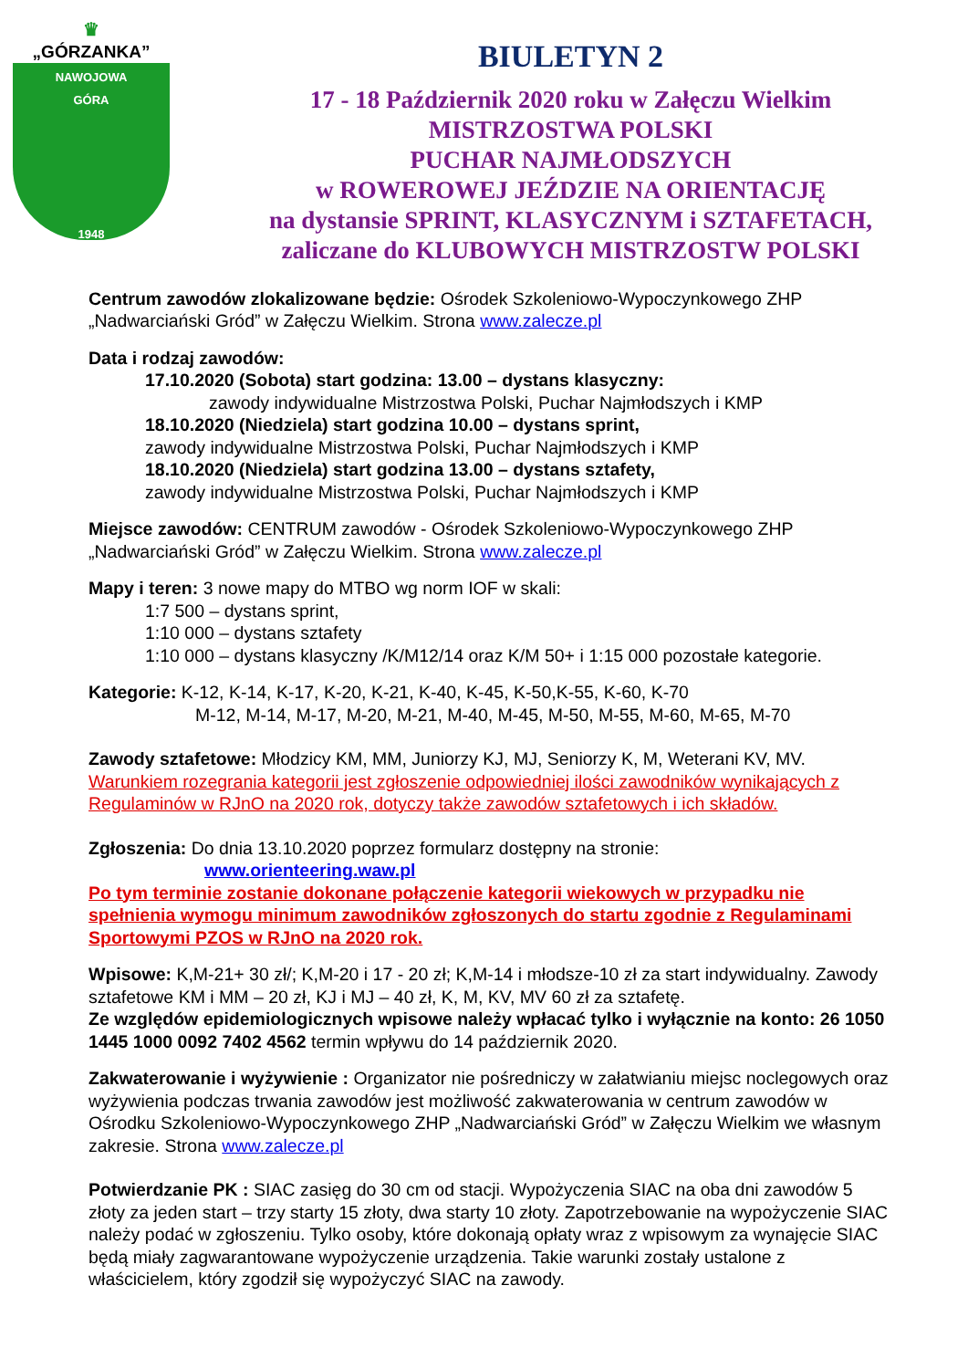♛
„GÓRZANKA”
NAWOJOWA
GÓRA
1948
BIULETYN 2
17 - 18 Październik 2020 roku w Załęczu Wielkim
MISTRZOSTWA POLSKI
PUCHAR NAJMŁODSZYCH
w ROWEROWEJ JEŹDZIE NA ORIENTACJĘ
na dystansie SPRINT, KLASYCZNYM i SZTAFETACH,
zaliczane do KLUBOWYCH MISTRZOSTW POLSKI
Centrum zawodów zlokalizowane będzie: Ośrodek Szkoleniowo-Wypoczynkowego ZHP „Nadwarciański Gród” w Załęczu Wielkim. Strona www.zalecze.pl
Data i rodzaj zawodów:
17.10.2020 (Sobota) start godzina: 13.00 – dystans klasyczny:
zawody indywidualne Mistrzostwa Polski, Puchar Najmłodszych i KMP
18.10.2020 (Niedziela) start godzina 10.00 – dystans sprint,
zawody indywidualne Mistrzostwa Polski, Puchar Najmłodszych i KMP
18.10.2020 (Niedziela) start godzina 13.00 – dystans sztafety,
zawody indywidualne Mistrzostwa Polski, Puchar Najmłodszych i KMP
Miejsce zawodów: CENTRUM zawodów - Ośrodek Szkoleniowo-Wypoczynkowego ZHP „Nadwarciański Gród” w Załęczu Wielkim. Strona www.zalecze.pl
Mapy i teren: 3 nowe mapy do MTBO wg norm IOF w skali:
1:7 500 – dystans sprint,
1:10 000 – dystans sztafety
1:10 000 – dystans klasyczny /K/M12/14 oraz K/M 50+ i 1:15 000 pozostałe kategorie.
Kategorie: K-12, K-14, K-17, K-20, K-21, K-40, K-45, K-50,K-55, K-60, K-70
M-12, M-14, M-17, M-20, M-21, M-40, M-45, M-50, M-55, M-60, M-65, M-70
Zawody sztafetowe: Młodzicy KM, MM, Juniorzy KJ, MJ, Seniorzy K, M, Weterani KV, MV.
Warunkiem rozegrania kategorii jest zgłoszenie odpowiedniej ilości zawodników wynikających z Regulaminów w RJnO na 2020 rok, dotyczy także zawodów sztafetowych i ich składów.
Zgłoszenia: Do dnia 13.10.2020 poprzez formularz dostępny na stronie:
www.orienteering.waw.pl
Po tym terminie zostanie dokonane połączenie kategorii wiekowych w przypadku nie spełnienia wymogu minimum zawodników zgłoszonych do startu zgodnie z Regulaminami Sportowymi PZOS w RJnO na 2020 rok.
Wpisowe: K,M-21+ 30 zł/; K,M-20 i 17 - 20 zł; K,M-14 i młodsze-10 zł za start indywidualny. Zawody sztafetowe KM i MM – 20 zł, KJ i MJ – 40 zł, K, M, KV, MV 60 zł za sztafetę.
Ze względów epidemiologicznych wpisowe należy wpłacać tylko i wyłącznie na konto: 26 1050 1445 1000 0092 7402 4562 termin wpływu do 14 październik 2020.
Zakwaterowanie i wyżywienie : Organizator nie pośredniczy w załatwianiu miejsc noclegowych oraz wyżywienia podczas trwania zawodów jest możliwość zakwaterowania w centrum zawodów w Ośrodku Szkoleniowo-Wypoczynkowego ZHP „Nadwarciański Gród” w Załęczu Wielkim we własnym zakresie. Strona www.zalecze.pl
Potwierdzanie PK : SIAC zasięg do 30 cm od stacji. Wypożyczenia SIAC na oba dni zawodów 5 złoty za jeden start – trzy starty 15 złoty, dwa starty 10 złoty. Zapotrzebowanie na wypożyczenie SIAC należy podać w zgłoszeniu. Tylko osoby, które dokonają opłaty wraz z wpisowym za wynajęcie SIAC będą miały zagwarantowane wypożyczenie urządzenia. Takie warunki zostały ustalone z właścicielem, który zgodził się wypożyczyć SIAC na zawody.